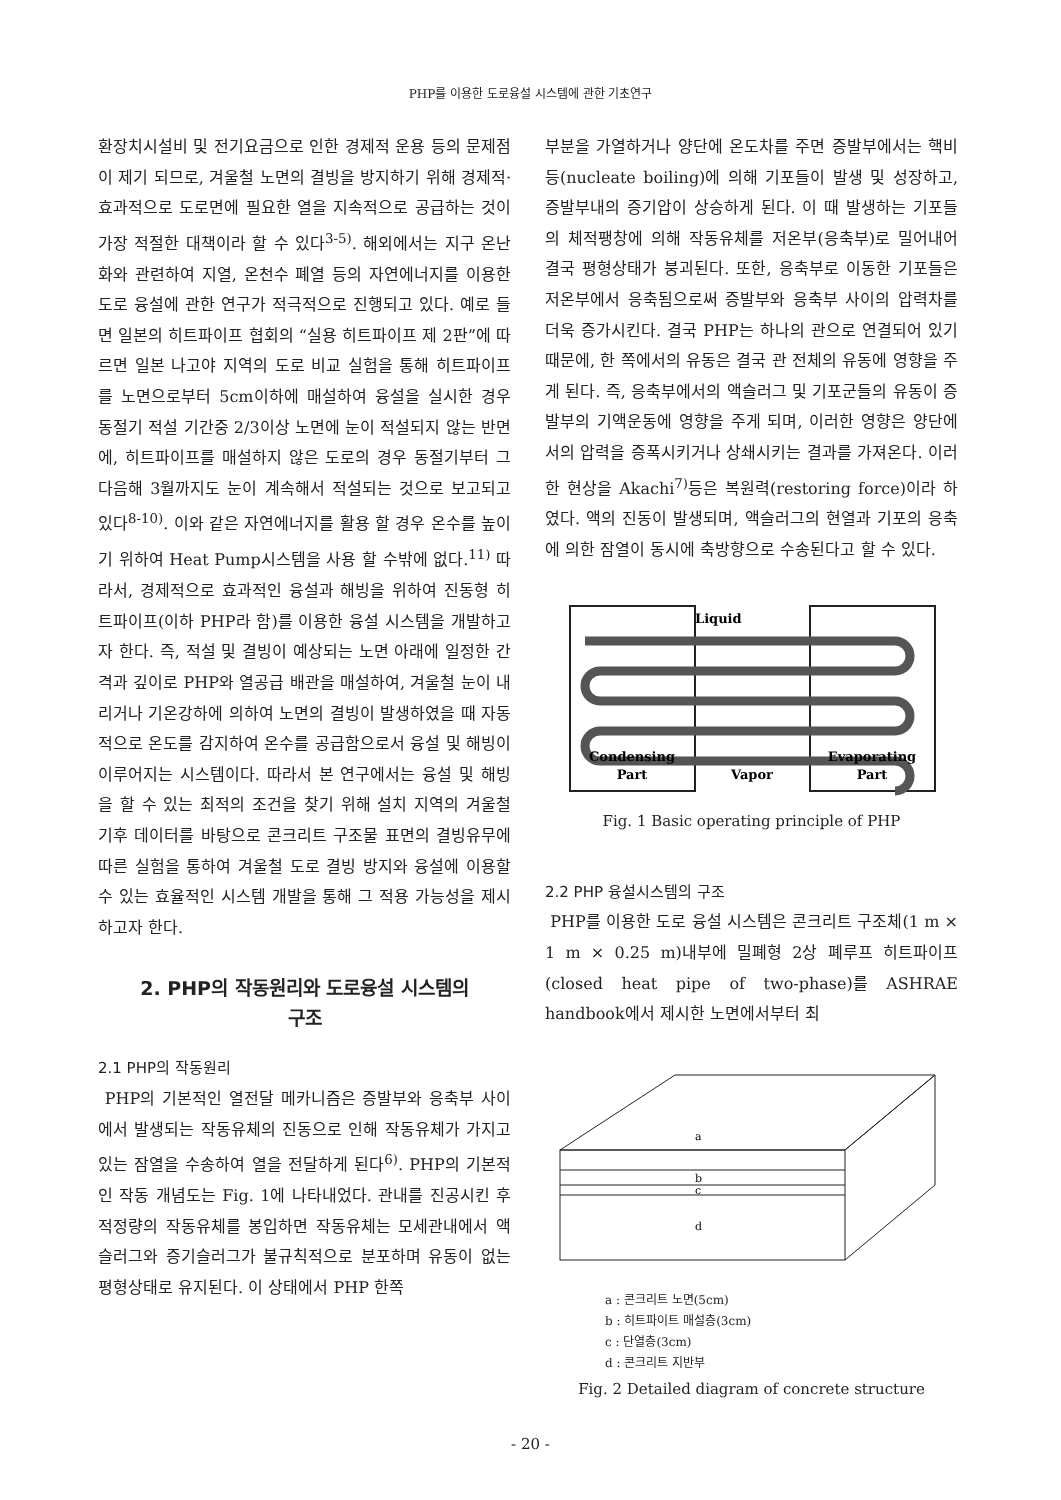PHP를 이용한 도로융설 시스템에 관한 기초연구
환장치시설비 및 전기요금으로 인한 경제적 운용 등의 문제점이 제기 되므로, 겨울철 노면의 결빙을 방지하기 위해 경제적·효과적으로 도로면에 필요한 열을 지속적으로 공급하는 것이 가장 적절한 대책이라 할 수 있다<sup>3-5)</sup>. 해외에서는 지구 온난화와 관련하여 지열, 온천수 폐열 등의 자연에너지를 이용한 도로 융설에 관한 연구가 적극적으로 진행되고 있다. 예로 들면 일본의 히트파이프 협회의 “실용 히트파이프 제 2판”에 따르면 일본 나고야 지역의 도로 비교 실험을 통해 히트파이프를 노면으로부터 5cm이하에 매설하여 융설을 실시한 경우 동절기 적설 기간중 2/3이상 노면에 눈이 적설되지 않는 반면에, 히트파이프를 매설하지 않은 도로의 경우 동절기부터 그 다음해 3월까지도 눈이 계속해서 적설되는 것으로 보고되고 있다<sup>8-10)</sup>. 이와 같은 자연에너지를 활용 할 경우 온수를 높이기 위하여 Heat Pump시스템을 사용 할 수밖에 없다.<sup>11)</sup> 따라서, 경제적으로 효과적인 융설과 해빙을 위하여 진동형 히트파이프(이하 PHP라 함)를 이용한 융설 시스템을 개발하고자 한다. 즉, 적설 및 결빙이 예상되는 노면 아래에 일정한 간격과 깊이로 PHP와 열공급 배관을 매설하여, 겨울철 눈이 내리거나 기온강하에 의하여 노면의 결빙이 발생하였을 때 자동적으로 온도를 감지하여 온수를 공급함으로서 융설 및 해빙이 이루어지는 시스템이다. 따라서 본 연구에서는 융설 및 해빙을 할 수 있는 최적의 조건을 찾기 위해 설치 지역의 겨울철 기후 데이터를 바탕으로 콘크리트 구조물 표면의 결빙유무에 따른 실험을 통하여 겨울철 도로 결빙 방지와 융설에 이용할 수 있는 효율적인 시스템 개발을 통해 그 적용 가능성을 제시하고자 한다.
2. PHP의 작동원리와 도로융설 시스템의
구조
2.1 PHP의 작동원리
PHP의 기본적인 열전달 메카니즘은 증발부와 응축부 사이에서 발생되는 작동유체의 진동으로 인해 작동유체가 가지고 있는 잠열을 수송하여 열을 전달하게 된다<sup>6)</sup>. PHP의 기본적인 작동 개념도는 Fig. 1에 나타내었다. 관내를 진공시킨 후 적정량의 작동유체를 봉입하면 작동유체는 모세관내에서 액슬러그와 증기슬러그가 불규칙적으로 분포하며 유동이 없는 평형상태로 유지된다. 이 상태에서 PHP 한쪽
부분을 가열하거나 양단에 온도차를 주면 증발부에서는 핵비등(nucleate boiling)에 의해 기포들이 발생 및 성장하고, 증발부내의 증기압이 상승하게 된다. 이 때 발생하는 기포들의 체적팽창에 의해 작동유체를 저온부(응축부)로 밀어내어 결국 평형상태가 붕괴된다. 또한, 응축부로 이동한 기포들은 저온부에서 응축됨으로써 증발부와 응축부 사이의 압력차를 더욱 증가시킨다. 결국 PHP는 하나의 관으로 연결되어 있기 때문에, 한 쪽에서의 유동은 결국 관 전체의 유동에 영향을 주게 된다. 즉, 응축부에서의 액슬러그 및 기포군들의 유동이 증발부의 기액운동에 영향을 주게 되며, 이러한 영향은 양단에서의 압력을 증폭시키거나 상쇄시키는 결과를 가져온다. 이러한 현상을 Akachi<sup>7)</sup>등은 복원력(restoring force)이라 하였다. 액의 진동이 발생되며, 액슬러그의 현열과 기포의 응축에 의한 잠열이 동시에 축방향으로 수송된다고 할 수 있다.
Liquid
Condensing
Part
Vapor
Evaporating
Part
Fig. 1 Basic operating principle of PHP
2.2 PHP 융설시스템의 구조
PHP를 이용한 도로 융설 시스템은 콘크리트 구조체(1 m × 1 m × 0.25 m)내부에 밀폐형 2상 폐루프 히트파이프(closed heat pipe of two-phase)를 ASHRAE handbook에서 제시한 노면에서부터 최
a
b
c
d
a : 콘크리트 노면(5cm)
b : 히트파이트 매설층(3cm)
c : 단열층(3cm)
d : 콘크리트 지반부
Fig. 2 Detailed diagram of concrete structure
- 20 -